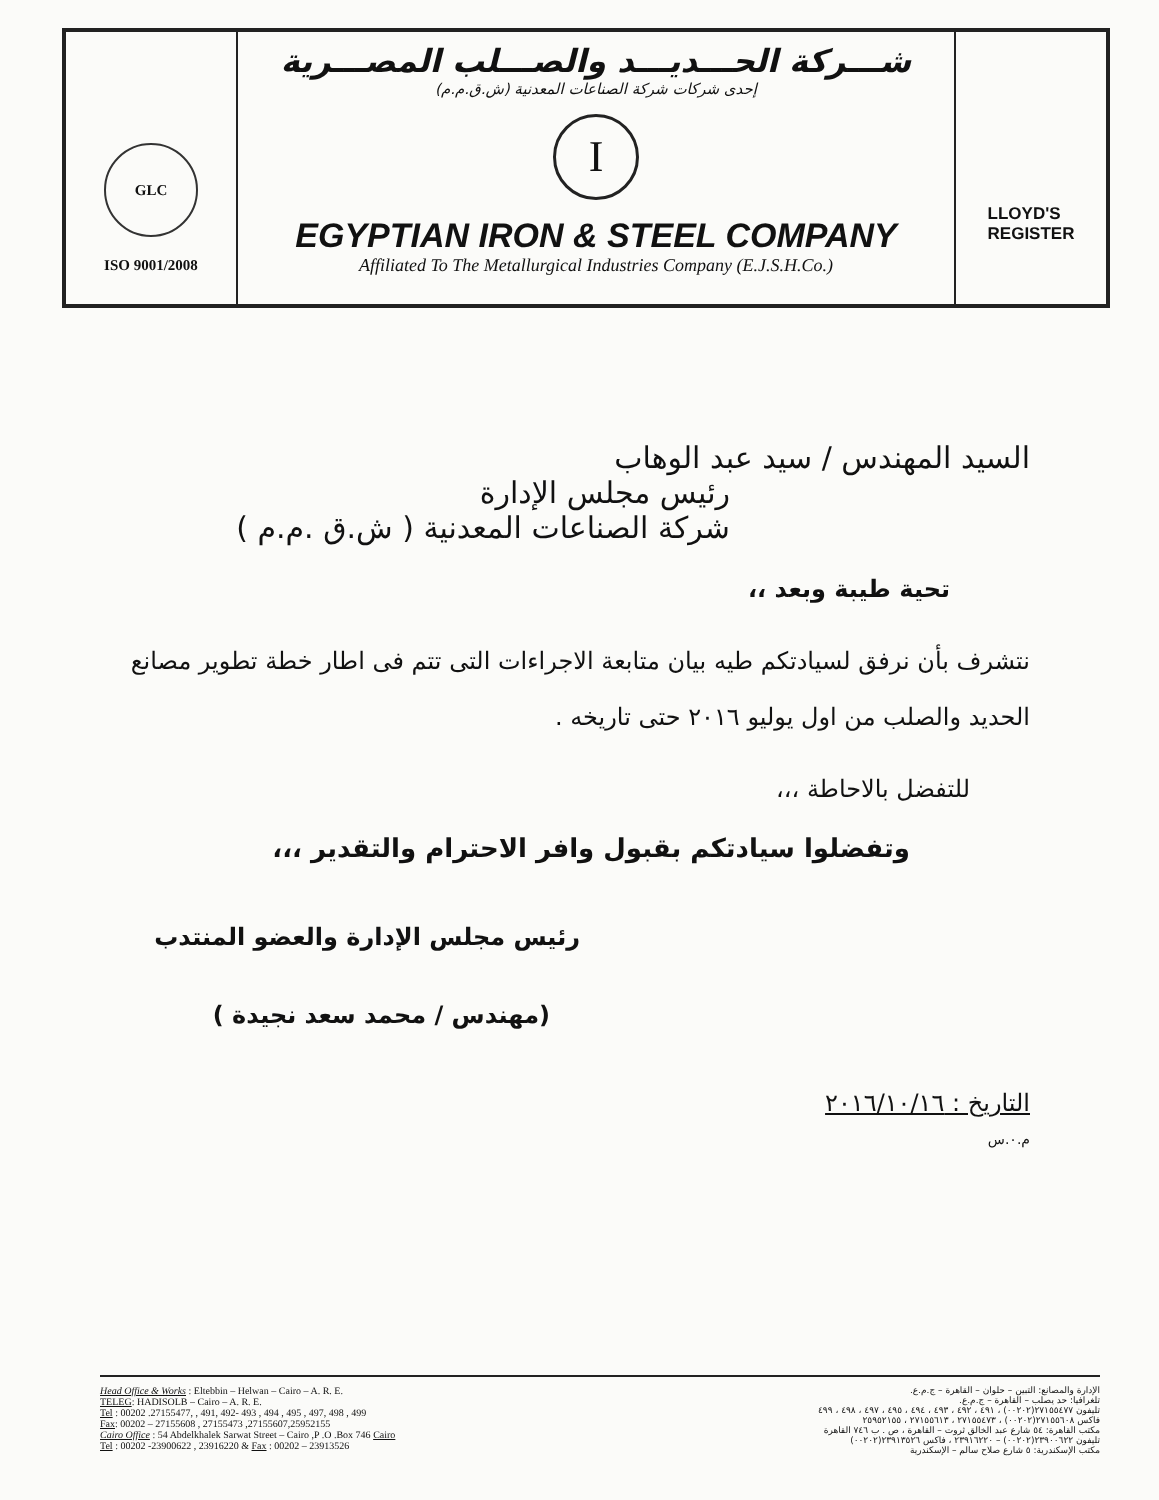GLC
ISO 9001/2008
شـــركة الحـــديـــد والصـــلب المصـــرية
إحدى شركات شركة الصناعات المعدنية (ش.ق.م.م)
I
EGYPTIAN IRON & STEEL COMPANY
Affiliated To The Metallurgical Industries Company (E.J.S.H.Co.)
LLOYD'S
REGISTER
السيد المهندس / سيد عبد الوهاب
رئيس مجلس الإدارة
شركة الصناعات المعدنية ( ش.ق .م.م )
تحية طيبة وبعد ،،
نتشرف بأن نرفق لسيادتكم طيه بيان متابعة الاجراءات التى تتم فى اطار خطة تطوير مصانع الحديد والصلب من اول يوليو ٢٠١٦ حتى تاريخه .
للتفضل بالاحاطة ،،،
وتفضلوا سيادتكم بقبول وافر الاحترام والتقدير ،،،
رئيس مجلس الإدارة والعضو المنتدب
(مهندس / محمد سعد نجيدة )
التاريخ : ٢٠١٦/١٠/١٦
م.٠.س
Head Office & Works : Eltebbin – Helwan – Cairo – A. R. E.
TELEG: HADISOLB – Cairo – A. R. E.
Tel : 00202 .27155477, , 491, 492- 493 , 494 , 495 , 497, 498 , 499
Fax: 00202 – 27155608 , 27155473 ,27155607,25952155
Cairo Office : 54 Abdelkhalek Sarwat Street – Cairo ,P .O .Box 746 Cairo
Tel : 00202 -23900622 , 23916220 & Fax : 00202 – 23913526
الإدارة والمصانع: التبين – حلوان – القاهرة – ج.م.ع.
تلغرافيا: حد يصلب – القاهرة – ج.م.ع.
تليفون ٢٧١٥٥٤٧٧(٠٠٢٠٢) ، ٤٩١ ، ٤٩٢ ، ٤٩٣ ، ٤٩٤ ، ٤٩٥ ، ٤٩٧ ، ٤٩٨ ، ٤٩٩
فاكس ٢٧١٥٥٦٠٨(٠٠٢٠٢) ، ٢٧١٥٥٤٧٣ ، ٢٧١٥٥٦١٣ ، ٢٥٩٥٢١٥٥
مكتب القاهرة: ٥٤ شارع عبد الخالق ثروت – القاهرة ، ص . ب ٧٤٦ القاهرة
تليفون ٢٣٩٠٠٦٢٢(٠٠٢٠٢) – ٢٣٩١٦٢٢٠ ، فاكس ٢٣٩١٣٥٢٦(٠٠٢٠٢)
مكتب الإسكندرية: ٥ شارع صلاح سالم – الإسكندرية